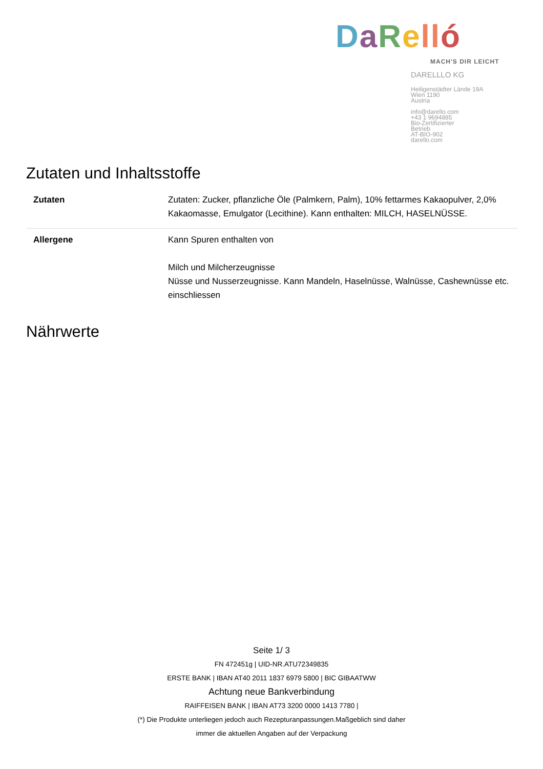DaRell ó
MACH'S DIR LEICHT
DARELLLO KG
Heiligenstädter Lände 19A
Wien 1190
Austria
info@darello.com
+43 1 9694885
Bio-Zertifizierter
Betrieb
AT-BIO-902
darello.com
Zutaten und Inhaltsstoffe
| Zutaten | Zutaten: Zucker, pflanzliche Öle (Palmkern, Palm), 10% fettarmes Kakaopulver, 2,0% Kakaomasse, Emulgator (Lecithine). Kann enthalten: MILCH, HASELNÜSSE. |
| Allergene | Kann Spuren enthalten von Milch und Milcherzeugnisse Nüsse und Nusserzeugnisse. Kann Mandeln, Haselnüsse, Walnüsse, Cashewnüsse etc. einschliessen |
Nährwerte
Seite 1/ 3
FN 472451g | UID-NR.ATU72349835
ERSTE BANK | IBAN AT40 2011 1837 6979 5800 | BIC GIBAATWW
Achtung neue Bankverbindung
RAIFFEISEN BANK | IBAN AT73 3200 0000 1413 7780 |
(*) Die Produkte unterliegen jedoch auch Rezepturanpassungen.Maßgeblich sind daher
immer die aktuellen Angaben auf der Verpackung